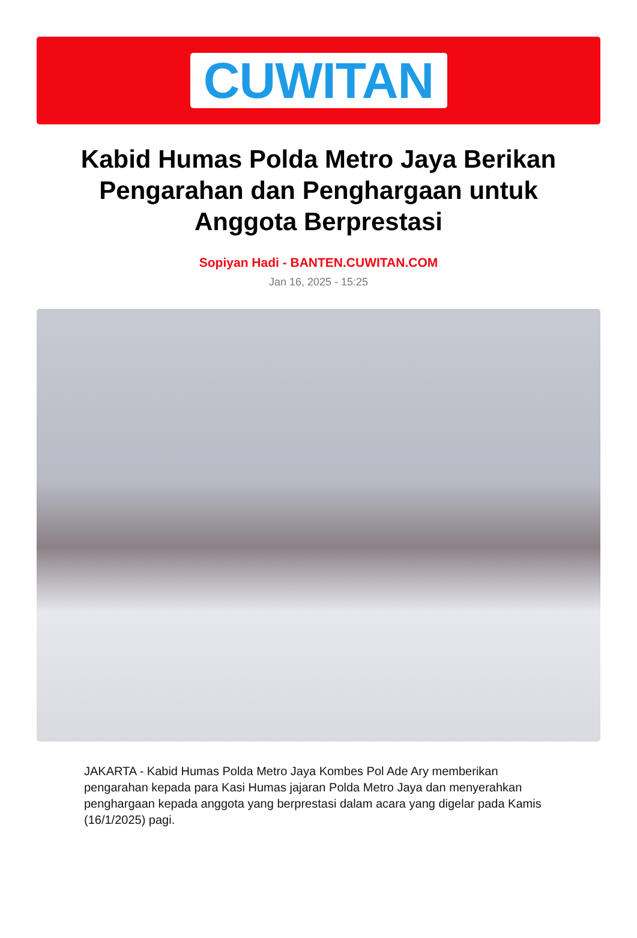CUWITAN
Kabid Humas Polda Metro Jaya Berikan Pengarahan dan Penghargaan untuk Anggota Berprestasi
Sopiyan Hadi - BANTEN.CUWITAN.COM
Jan 16, 2025 - 15:25
JAKARTA - Kabid Humas Polda Metro Jaya Kombes Pol Ade Ary memberikan pengarahan kepada para Kasi Humas jajaran Polda Metro Jaya dan menyerahkan penghargaan kepada anggota yang berprestasi dalam acara yang digelar pada Kamis (16/1/2025) pagi.